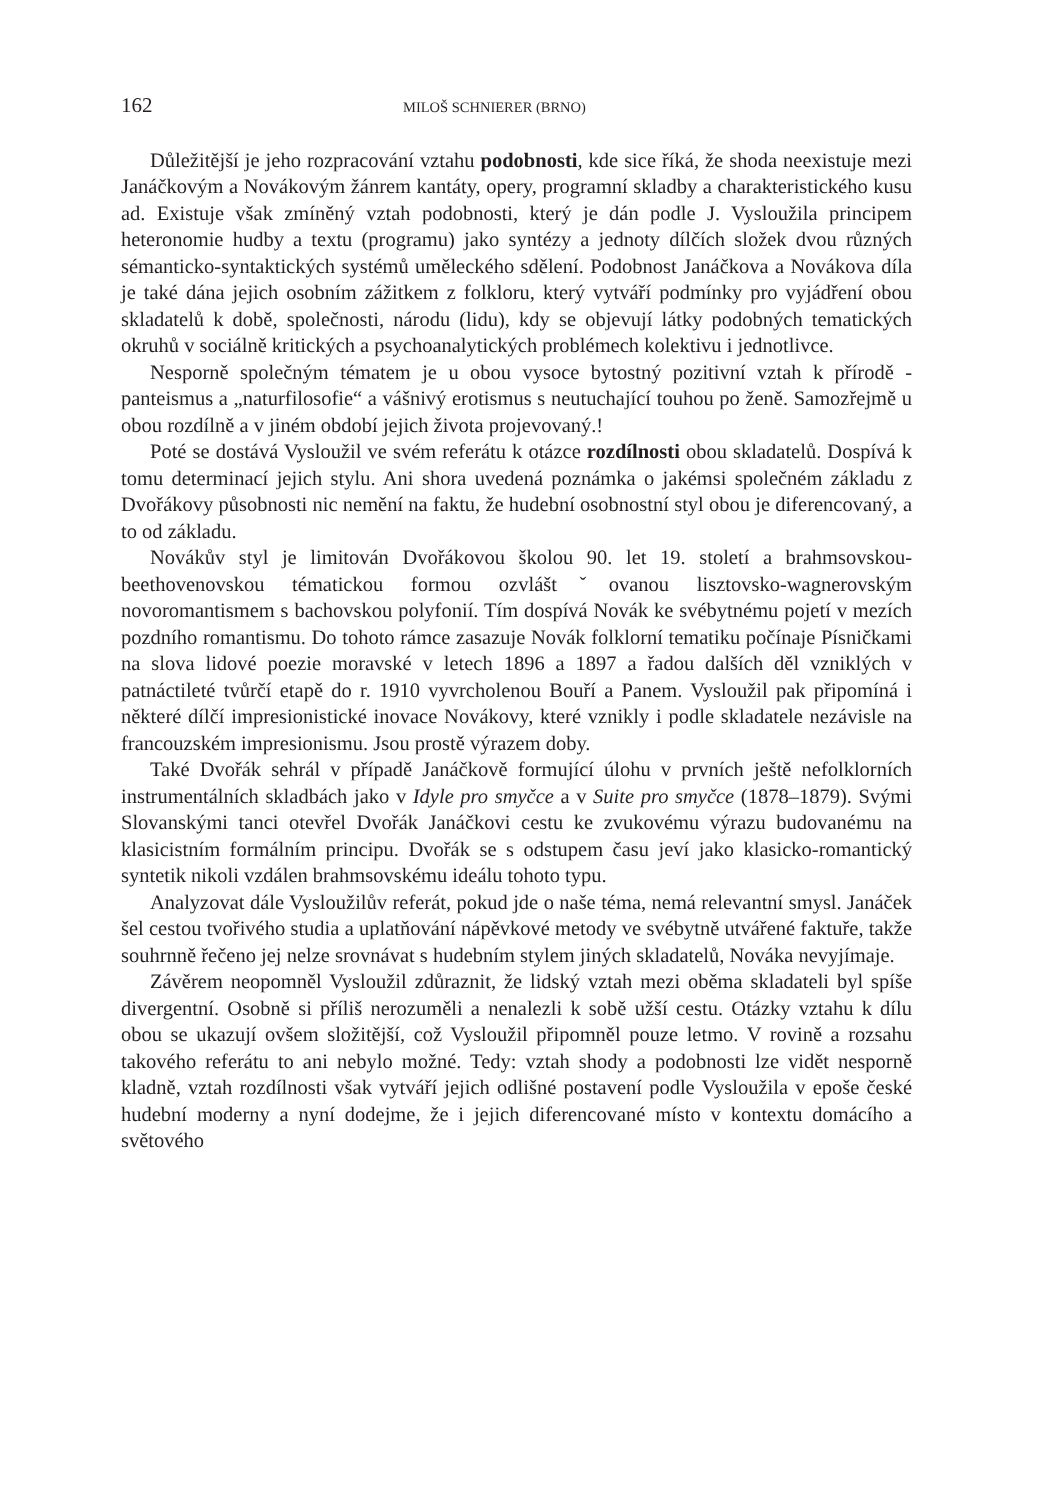162 MILOŠ SCHNIERER (BRNO)
Důležitější je jeho rozpracování vztahu podobnosti, kde sice říká, že shoda neexistuje mezi Janáčkovým a Novákovým žánrem kantáty, opery, programní skladby a charakteristického kusu ad. Existuje však zmíněný vztah podobnosti, který je dán podle J. Vysloužila principem heteronomie hudby a textu (programu) jako syntézy a jednoty dílčích složek dvou různých sémanticko-syntaktických systémů uměleckého sdělení. Podobnost Janáčkova a Novákova díla je také dána jejich osobním zážitkem z folkloru, který vytváří podmínky pro vyjádření obou skladatelů k době, společnosti, národu (lidu), kdy se objevují látky podobných tematických okruhů v sociálně kritických a psychoanalytických problémech kolektivu i jednotlivce.
Nesporně společným tématem je u obou vysoce bytostný pozitivní vztah k přírodě -panteismus a „naturfilosofie“ a vášnivý erotismus s neutuchající touhou po ženě. Samozřejmě u obou rozdílně a v jiném období jejich života projevovaný.!
Poté se dostává Vysloužil ve svém referátu k otázce rozdílnosti obou skladatelů. Dospívá k tomu determinací jejich stylu. Ani shora uvedená poznámka o jakémsi společném základu z Dvořákovy působnosti nic nemění na faktu, že hudební osobnostní styl obou je diferencovaný, a to od základu.
Novákův styl je limitován Dvořákovou školou 90. let 19. století a brahmsovskou- beethovenovskou tématickou formou ozvláštˇovanou lisztovsko-wagnerovským novoromantismem s bachovskou polyfonií. Tím dospívá Novák ke svébytnému pojetí v mezích pozdního romantismu. Do tohoto rámce zasazuje Novák folklorní tematiku počínaje Písničkami na slova lidové poezie moravské v letech 1896 a 1897 a řadou dalších děl vzniklých v patnáctileté tvůrčí etapě do r. 1910 vyvrcholenou Bouří a Panem. Vysloužil pak připomíná i některé dílčí impresionistické inovace Novákovy, které vznikly i podle skladatele nezávisle na francouzském impresionismu. Jsou prostě výrazem doby.
Také Dvořák sehrál v případě Janáčkově formující úlohu v prvních ještě nefolklorních instrumentálních skladbách jako v Idyle pro smyčce a v Suite pro smyčce (1878–1879). Svými Slovanskými tanci otevřel Dvořák Janáčkovi cestu ke zvukovému výrazu budovanému na klasicistním formálním principu. Dvořák se s odstupem času jeví jako klasicko-romantický syntetik nikoli vzdálen brahmsovskému ideálu tohoto typu.
Analyzovat dále Vysloužilův referát, pokud jde o naše téma, nemá relevantní smysl. Janáček šel cestou tvořivého studia a uplatňování nápěvkové metody ve svébytně utvářené faktuře, takže souhrnně řečeno jej nelze srovnávat s hudebním stylem jiných skladatelů, Nováka nevyjímaje.
Závěrem neopomněl Vysloužil zdůraznit, že lidský vztah mezi oběma skladateli byl spíše divergentní. Osobně si příliš nerozuměli a nenalezli k sobě užší cestu. Otázky vztahu k dílu obou se ukazují ovšem složitější, což Vysloužil připomněl pouze letmo. V rovině a rozsahu takového referátu to ani nebylo možné. Tedy: vztah shody a podobnosti lze vidět nesporně kladně, vztah rozdílnosti však vytváří jejich odlišné postavení podle Vysloužila v epoše české hudební moderny a nyní dodejme, že i jejich diferencované místo v kontextu domácího a světového